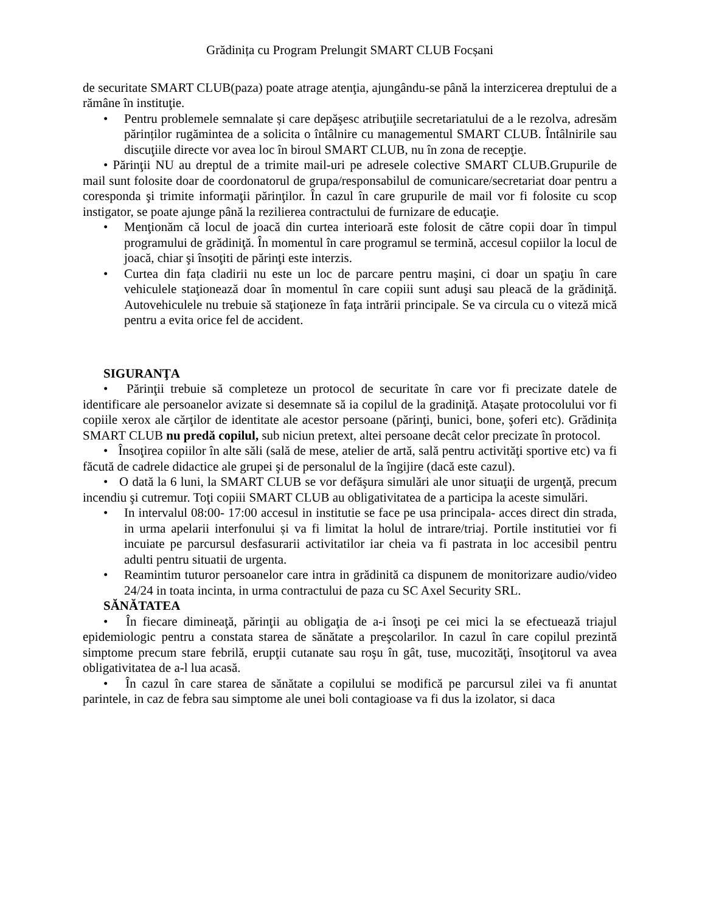Grădinița cu Program Prelungit SMART CLUB Focșani
de securitate SMART CLUB(paza) poate atrage atenţia, ajungându-se până la interzicerea dreptului de a rămâne în instituţie.
• Pentru problemele semnalate și care depăşesc atribuţiile secretariatului de a le rezolva, adresăm părinților rugămintea de a solicita o întâlnire cu managementul SMART CLUB. Întâlnirile sau discuţiile directe vor avea loc în biroul SMART CLUB, nu în zona de recepţie.
• Părinţii NU au dreptul de a trimite mail-uri pe adresele colective SMART CLUB.Grupurile de mail sunt folosite doar de coordonatorul de grupa/responsabilul de comunicare/secretariat doar pentru a coresponda şi trimite informaţii părinţilor. În cazul în care grupurile de mail vor fi folosite cu scop instigator, se poate ajunge până la rezilierea contractului de furnizare de educaţie.
• Menţionăm că locul de joacă din curtea interioară este folosit de către copii doar în timpul programului de grădiniţă. În momentul în care programul se termină, accesul copiilor la locul de joacă, chiar şi însoţiti de părinţi este interzis.
• Curtea din fața cladirii nu este un loc de parcare pentru maşini, ci doar un spaţiu în care vehiculele staţionează doar în momentul în care copiii sunt aduşi sau pleacă de la grădiniţă. Autovehiculele nu trebuie să staţioneze în faţa intrării principale. Se va circula cu o viteză mică pentru a evita orice fel de accident.
SIGURANŢA
• Părinţii trebuie să completeze un protocol de securitate în care vor fi precizate datele de identificare ale persoanelor avizate si desemnate să ia copilul de la gradiniţă. Atașate protocolului vor fi copiile xerox ale cărţilor de identitate ale acestor persoane (părinţi, bunici, bone, şoferi etc). Grădinița SMART CLUB nu predă copilul, sub niciun pretext, altei persoane decât celor precizate în protocol.
• Însoţirea copiilor în alte săli (sală de mese, atelier de artă, sală pentru activităţi sportive etc) va fi făcută de cadrele didactice ale grupei şi de personalul de la îngijire (dacă este cazul).
• O dată la 6 luni, la SMART CLUB se vor defăşura simulări ale unor situaţii de urgenţă, precum incendiu şi cutremur. Toţi copiii SMART CLUB au obligativitatea de a participa la aceste simulări.
• In intervalul 08:00- 17:00 accesul in institutie se face pe usa principala- acces direct din strada, in urma apelarii interfonului și va fi limitat la holul de intrare/triaj. Portile institutiei vor fi incuiate pe parcursul desfasurarii activitatilor iar cheia va fi pastrata in loc accesibil pentru adulti pentru situatii de urgenta.
• Reamintim tuturor persoanelor care intra in grădinită ca dispunem de monitorizare audio/video 24/24 in toata incinta, in urma contractului de paza cu SC Axel Security SRL.
SĂNĂTATEA
• În fiecare dimineaţă, părinţii au obligaţia de a-i însoţi pe cei mici la se efectuează triajul epidemiologic pentru a constata starea de sănătate a preşcolarilor. In cazul în care copilul prezintă simptome precum stare febrilă, erupţii cutanate sau roşu în gât, tuse, mucozităţi, însoţitorul va avea obligativitatea de a-l lua acasă.
• În cazul în care starea de sănătate a copilului se modifică pe parcursul zilei va fi anuntat parintele, in caz de febra sau simptome ale unei boli contagioase va fi dus la izolator, si daca